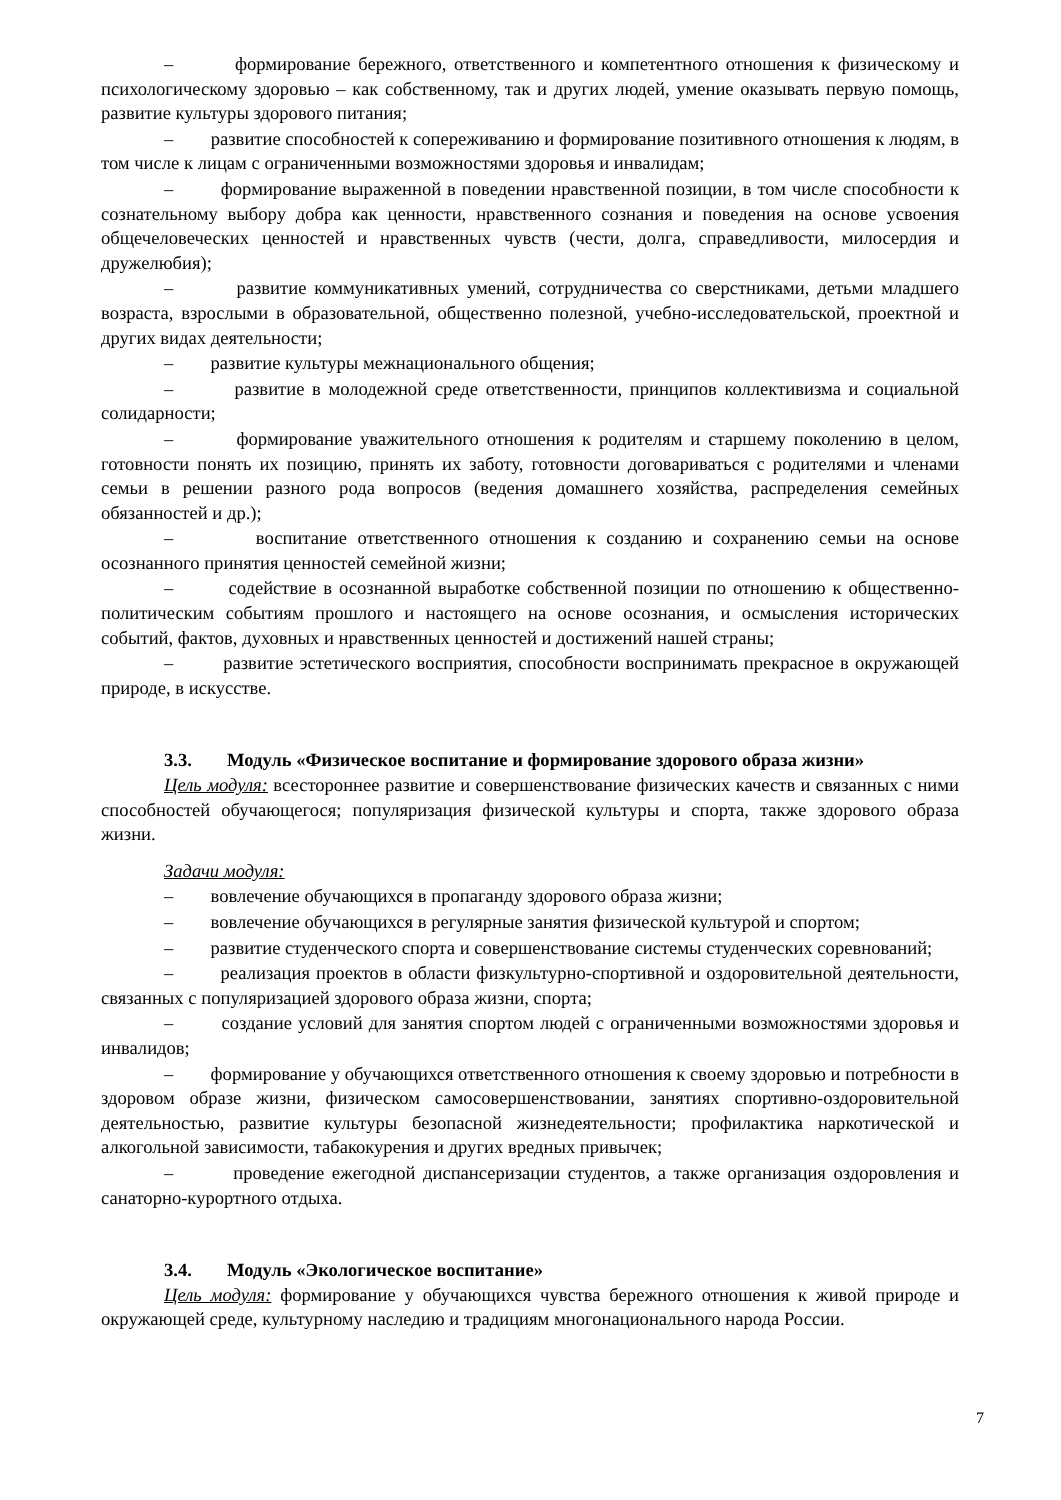– формирование бережного, ответственного и компетентного отношения к физическому и психологическому здоровью – как собственному, так и других людей, умение оказывать первую помощь, развитие культуры здорового питания;
– развитие способностей к сопереживанию и формирование позитивного отношения к людям, в том числе к лицам с ограниченными возможностями здоровья и инвалидам;
– формирование выраженной в поведении нравственной позиции, в том числе способности к сознательному выбору добра как ценности, нравственного сознания и поведения на основе усвоения общечеловеческих ценностей и нравственных чувств (чести, долга, справедливости, милосердия и дружелюбия);
– развитие коммуникативных умений, сотрудничества со сверстниками, детьми младшего возраста, взрослыми в образовательной, общественно полезной, учебно-исследовательской, проектной и других видах деятельности;
– развитие культуры межнационального общения;
– развитие в молодежной среде ответственности, принципов коллективизма и социальной солидарности;
– формирование уважительного отношения к родителям и старшему поколению в целом, готовности понять их позицию, принять их заботу, готовности договариваться с родителями и членами семьи в решении разного рода вопросов (ведения домашнего хозяйства, распределения семейных обязанностей и др.);
– воспитание ответственного отношения к созданию и сохранению семьи на основе осознанного принятия ценностей семейной жизни;
– содействие в осознанной выработке собственной позиции по отношению к общественно-политическим событиям прошлого и настоящего на основе осознания, и осмысления исторических событий, фактов, духовных и нравственных ценностей и достижений нашей страны;
– развитие эстетического восприятия, способности воспринимать прекрасное в окружающей природе, в искусстве.
3.3. Модуль «Физическое воспитание и формирование здорового образа жизни»
Цель модуля: всестороннее развитие и совершенствование физических качеств и связанных с ними способностей обучающегося; популяризация физической культуры и спорта, также здорового образа жизни.
Задачи модуля:
– вовлечение обучающихся в пропаганду здорового образа жизни;
– вовлечение обучающихся в регулярные занятия физической культурой и спортом;
– развитие студенческого спорта и совершенствование системы студенческих соревнований;
– реализация проектов в области физкультурно-спортивной и оздоровительной деятельности, связанных с популяризацией здорового образа жизни, спорта;
– создание условий для занятия спортом людей с ограниченными возможностями здоровья и инвалидов;
– формирование у обучающихся ответственного отношения к своему здоровью и потребности в здоровом образе жизни, физическом самосовершенствовании, занятиях спортивно-оздоровительной деятельностью, развитие культуры безопасной жизнедеятельности; профилактика наркотической и алкогольной зависимости, табакокурения и других вредных привычек;
– проведение ежегодной диспансеризации студентов, а также организация оздоровления и санаторно-курортного отдыха.
3.4. Модуль «Экологическое воспитание»
Цель модуля: формирование у обучающихся чувства бережного отношения к живой природе и окружающей среде, культурному наследию и традициям многонационального народа России.
7